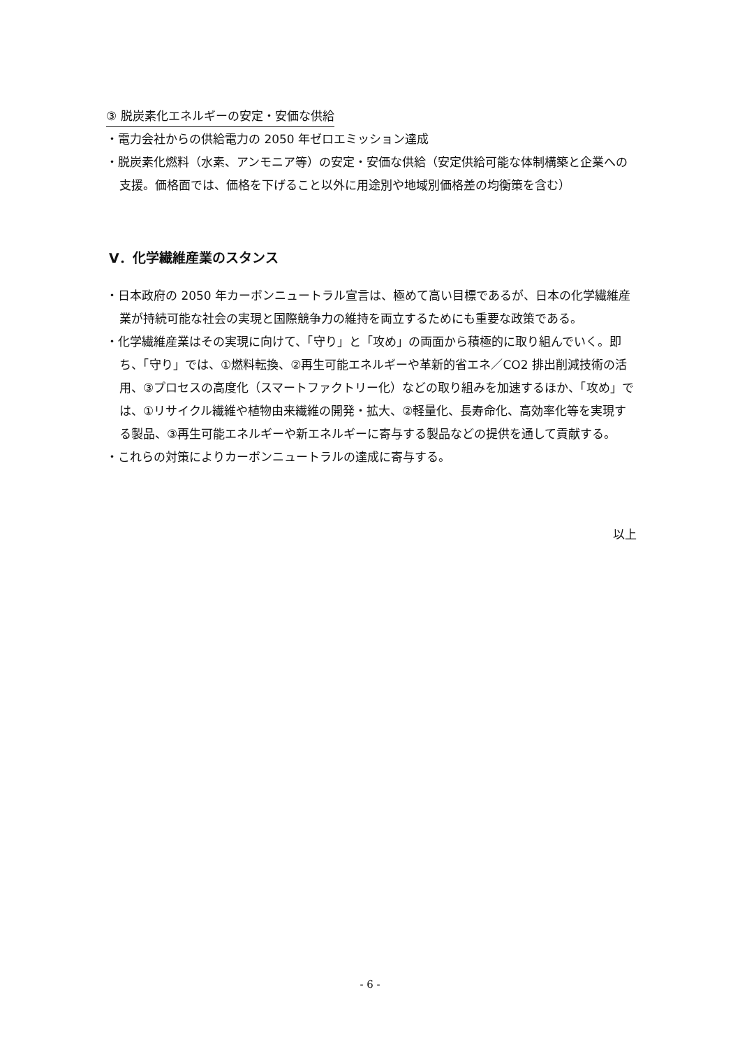③ 脱炭素化エネルギーの安定・安価な供給
・電力会社からの供給電力の 2050 年ゼロエミッション達成
・脱炭素化燃料（水素、アンモニア等）の安定・安価な供給（安定供給可能な体制構築と企業への支援。価格面では、価格を下げること以外に用途別や地域別価格差の均衡策を含む）
V．化学繊維産業のスタンス
・日本政府の 2050 年カーボンニュートラル宣言は、極めて高い目標であるが、日本の化学繊維産業が持続可能な社会の実現と国際競争力の維持を両立するためにも重要な政策である。
・化学繊維産業はその実現に向けて、「守り」と「攻め」の両面から積極的に取り組んでいく。即ち、「守り」では、①燃料転換、②再生可能エネルギーや革新的省エネ／CO2 排出削減技術の活用、③プロセスの高度化（スマートファクトリー化）などの取り組みを加速するほか、「攻め」では、①リサイクル繊維や植物由来繊維の開発・拡大、②軽量化、長寿命化、高効率化等を実現する製品、③再生可能エネルギーや新エネルギーに寄与する製品などの提供を通して貢献する。
・これらの対策によりカーボンニュートラルの達成に寄与する。
以上
- 6 -